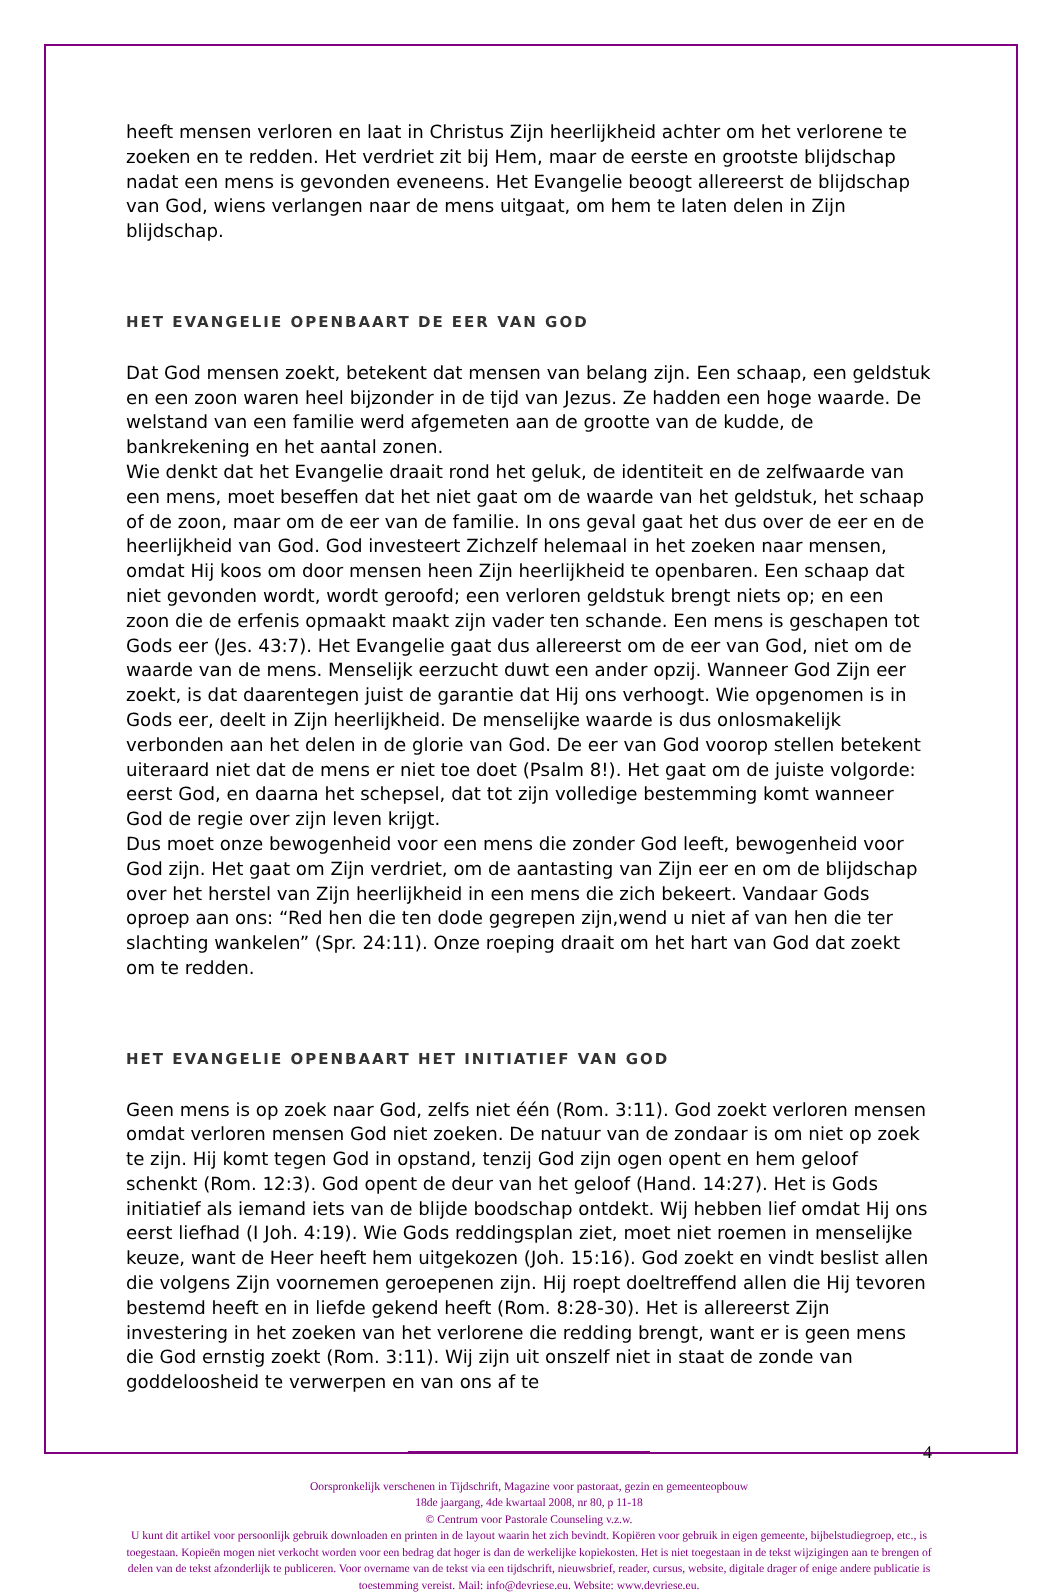heeft mensen verloren en laat in Christus Zijn heerlijkheid achter om het verlorene te zoeken en te redden. Het verdriet zit bij Hem, maar de eerste en grootste blijdschap nadat een mens is gevonden eveneens. Het Evangelie beoogt allereerst de blijdschap van God, wiens verlangen naar de mens uitgaat, om hem te laten delen in Zijn blijdschap.
HET EVANGELIE OPENBAART DE EER VAN GOD
Dat God mensen zoekt, betekent dat mensen van belang zijn. Een schaap, een geldstuk en een zoon waren heel bijzonder in de tijd van Jezus. Ze hadden een hoge waarde. De welstand van een familie werd afgemeten aan de grootte van de kudde, de bankrekening en het aantal zonen.
Wie denkt dat het Evangelie draait rond het geluk, de identiteit en de zelfwaarde van een mens, moet beseffen dat het niet gaat om de waarde van het geldstuk, het schaap of de zoon, maar om de eer van de familie. In ons geval gaat het dus over de eer en de heerlijkheid van God. God investeert Zichzelf helemaal in het zoeken naar mensen, omdat Hij koos om door mensen heen Zijn heerlijkheid te openbaren. Een schaap dat niet gevonden wordt, wordt geroofd; een verloren geldstuk brengt niets op; en een zoon die de erfenis opmaakt maakt zijn vader ten schande. Een mens is geschapen tot Gods eer (Jes. 43:7). Het Evangelie gaat dus allereerst om de eer van God, niet om de waarde van de mens. Menselijk eerzucht duwt een ander opzij. Wanneer God Zijn eer zoekt, is dat daarentegen juist de garantie dat Hij ons verhoogt. Wie opgenomen is in Gods eer, deelt in Zijn heerlijkheid. De menselijke waarde is dus onlosmakelijk verbonden aan het delen in de glorie van God. De eer van God voorop stellen betekent uiteraard niet dat de mens er niet toe doet (Psalm 8!). Het gaat om de juiste volgorde: eerst God, en daarna het schepsel, dat tot zijn volledige bestemming komt wanneer God de regie over zijn leven krijgt.
Dus moet onze bewogenheid voor een mens die zonder God leeft, bewogenheid voor God zijn. Het gaat om Zijn verdriet, om de aantasting van Zijn eer en om de blijdschap over het herstel van Zijn heerlijkheid in een mens die zich bekeert. Vandaar Gods oproep aan ons: “Red hen die ten dode gegrepen zijn,wend u niet af van hen die ter slachting wankelen” (Spr. 24:11). Onze roeping draait om het hart van God dat zoekt om te redden.
HET EVANGELIE OPENBAART HET INITIATIEF VAN GOD
Geen mens is op zoek naar God, zelfs niet één (Rom. 3:11). God zoekt verloren mensen omdat verloren mensen God niet zoeken. De natuur van de zondaar is om niet op zoek te zijn. Hij komt tegen God in opstand, tenzij God zijn ogen opent en hem geloof schenkt (Rom. 12:3). God opent de deur van het geloof (Hand. 14:27). Het is Gods initiatief als iemand iets van de blijde boodschap ontdekt. Wij hebben lief omdat Hij ons eerst liefhad (I Joh. 4:19). Wie Gods reddingsplan ziet, moet niet roemen in menselijke keuze, want de Heer heeft hem uitgekozen (Joh. 15:16). God zoekt en vindt beslist allen die volgens Zijn voornemen geroepenen zijn. Hij roept doeltreffend allen die Hij tevoren bestemd heeft en in liefde gekend heeft (Rom. 8:28-30). Het is allereerst Zijn investering in het zoeken van het verlorene die redding brengt, want er is geen mens die God ernstig zoekt (Rom. 3:11). Wij zijn uit onszelf niet in staat de zonde van goddeloosheid te verwerpen en van ons af te
4
Oorspronkelijk verschenen in Tijdschrift, Magazine voor pastoraat, gezin en gemeenteopbouw
18de jaargang, 4de kwartaal 2008, nr 80, p 11-18
© Centrum voor Pastorale Counseling v.z.w.
U kunt dit artikel voor persoonlijk gebruik downloaden en printen in de layout waarin het zich bevindt. Kopiëren voor gebruik in eigen gemeente, bijbelstudiegroep, etc., is toegestaan. Kopieën mogen niet verkocht worden voor een bedrag dat hoger is dan de werkelijke kopiekosten. Het is niet toegestaan in de tekst wijzigingen aan te brengen of delen van de tekst afzonderlijk te publiceren. Voor overname van de tekst via een tijdschrift, nieuwsbrief, reader, cursus, website, digitale drager of enige andere publicatie is toestemming vereist. Mail: info@devriese.eu. Website: www.devriese.eu.